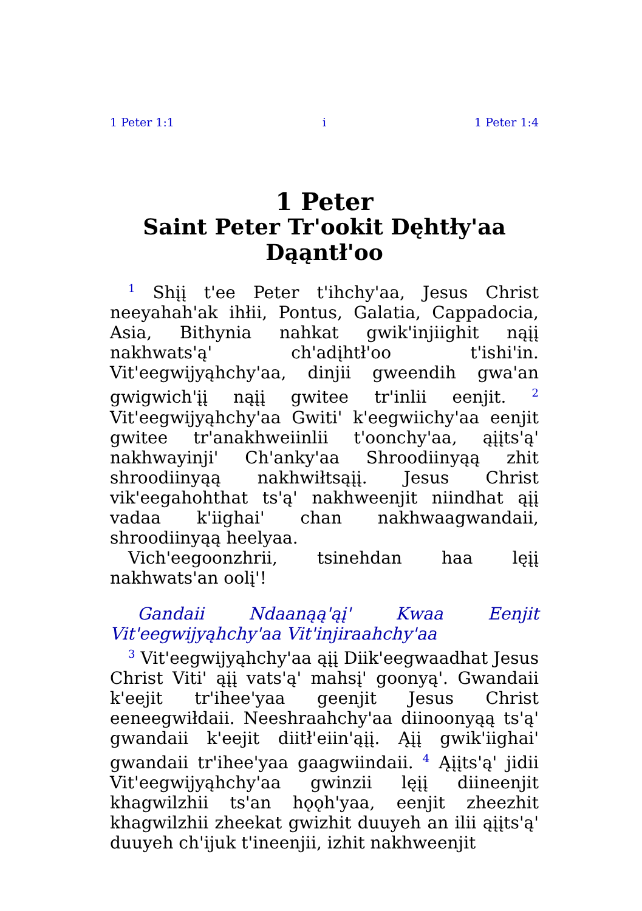1 Peter 1:1 i 1 Peter 1:4
1 Peter
Saint Peter Tr'ookit Dęhtły'aa Dąąntł'oo
<sup>1</sup> Shįį t'ee Peter t'ihchy'aa, Jesus Christ neeyahah'ak ihłii, Pontus, Galatia, Cappadocia, Asia, Bithynia nahkat gwik'injiighit nąįį nakhwats'ą' ch'adįhtł'oo t'ishi'in. Vit'eegwijyąhchy'aa, dinjii gweendih gwa'an gwigwich'įį nąįį gwitee tr'inlii eenjit. <sup>2</sup> Vit'eegwijyąhchy'aa Gwiti' k'eegwiichy'aa eenjit gwitee tr'anakhweiinlii t'oonchy'aa, ąįįts'ą' nakhwayinji' Ch'anky'aa Shroodiinyąą zhit shroodiinyąą nakhwiłtsąįį. Jesus Christ vik'eegahohthat ts'ą' nakhweenjit niindhat ąįį vadaa k'iighai' chan nakhwaagwandaii, shroodiinyąą heelyaa.
Vich'eegoonzhrii, tsinehdan haa lęįį nakhwats'an oolį'!
Gandaii Ndaanąą'ąį' Kwaa Eenjit Vit'eegwijyąhchy'aa Vit'injiraahchy'aa
<sup>3</sup> Vit'eegwijyąhchy'aa ąįį Diik'eegwaadhat Jesus Christ Viti' ąįį vats'ą' mahsį' goonyą'. Gwandaii k'eejit tr'ihee'yaa geenjit Jesus Christ eeneegwiłdaii. Neeshraahchy'aa diinoonyąą ts'ą' gwandaii k'eejit diitł'eiin'ąįį. Ąįį gwik'iighai' gwandaii tr'ihee'yaa gaagwiindaii. <sup>4</sup> Ąįįts'ą' jidii Vit'eegwijyąhchy'aa gwinzii lęįį diineenjit khagwilzhii ts'an hǫǫh'yaa, eenjit zheezhit khagwilzhii zheekat gwizhit duuyeh an ilii ąįįts'ą' duuyeh ch'ijuk t'ineenjii, izhit nakhweenjit